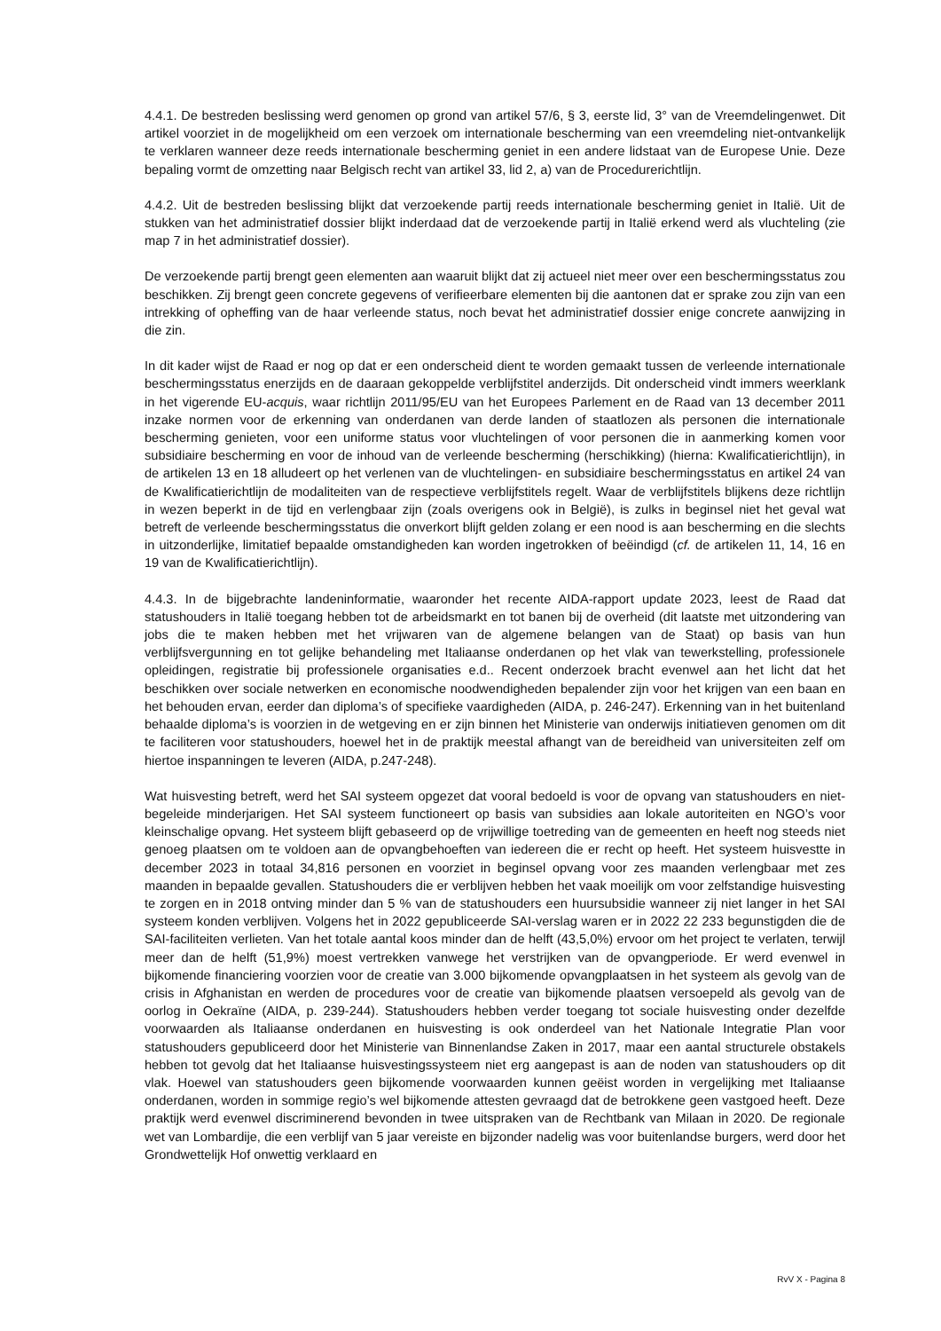4.4.1. De bestreden beslissing werd genomen op grond van artikel 57/6, § 3, eerste lid, 3° van de Vreemdelingenwet. Dit artikel voorziet in de mogelijkheid om een verzoek om internationale bescherming van een vreemdeling niet-ontvankelijk te verklaren wanneer deze reeds internationale bescherming geniet in een andere lidstaat van de Europese Unie. Deze bepaling vormt de omzetting naar Belgisch recht van artikel 33, lid 2, a) van de Procedurerichtlijn.
4.4.2. Uit de bestreden beslissing blijkt dat verzoekende partij reeds internationale bescherming geniet in Italië. Uit de stukken van het administratief dossier blijkt inderdaad dat de verzoekende partij in Italië erkend werd als vluchteling (zie map 7 in het administratief dossier).
De verzoekende partij brengt geen elementen aan waaruit blijkt dat zij actueel niet meer over een beschermingsstatus zou beschikken. Zij brengt geen concrete gegevens of verifieerbare elementen bij die aantonen dat er sprake zou zijn van een intrekking of opheffing van de haar verleende status, noch bevat het administratief dossier enige concrete aanwijzing in die zin.
In dit kader wijst de Raad er nog op dat er een onderscheid dient te worden gemaakt tussen de verleende internationale beschermingsstatus enerzijds en de daaraan gekoppelde verblijfstitel anderzijds. Dit onderscheid vindt immers weerklank in het vigerende EU-acquis, waar richtlijn 2011/95/EU van het Europees Parlement en de Raad van 13 december 2011 inzake normen voor de erkenning van onderdanen van derde landen of staatlozen als personen die internationale bescherming genieten, voor een uniforme status voor vluchtelingen of voor personen die in aanmerking komen voor subsidiaire bescherming en voor de inhoud van de verleende bescherming (herschikking) (hierna: Kwalificatierichtlijn), in de artikelen 13 en 18 alludeert op het verlenen van de vluchtelingen- en subsidiaire beschermingsstatus en artikel 24 van de Kwalificatierichtlijn de modaliteiten van de respectieve verblijfstitels regelt. Waar de verblijfstitels blijkens deze richtlijn in wezen beperkt in de tijd en verlengbaar zijn (zoals overigens ook in België), is zulks in beginsel niet het geval wat betreft de verleende beschermingsstatus die onverkort blijft gelden zolang er een nood is aan bescherming en die slechts in uitzonderlijke, limitatief bepaalde omstandigheden kan worden ingetrokken of beëindigd (cf. de artikelen 11, 14, 16 en 19 van de Kwalificatierichtlijn).
4.4.3. In de bijgebrachte landeninformatie, waaronder het recente AIDA-rapport update 2023, leest de Raad dat statushouders in Italië toegang hebben tot de arbeidsmarkt en tot banen bij de overheid (dit laatste met uitzondering van jobs die te maken hebben met het vrijwaren van de algemene belangen van de Staat) op basis van hun verblijfsvergunning en tot gelijke behandeling met Italiaanse onderdanen op het vlak van tewerkstelling, professionele opleidingen, registratie bij professionele organisaties e.d.. Recent onderzoek bracht evenwel aan het licht dat het beschikken over sociale netwerken en economische noodwendigheden bepalender zijn voor het krijgen van een baan en het behouden ervan, eerder dan diploma’s of specifieke vaardigheden (AIDA, p. 246-247). Erkenning van in het buitenland behaalde diploma’s is voorzien in de wetgeving en er zijn binnen het Ministerie van onderwijs initiatieven genomen om dit te faciliteren voor statushouders, hoewel het in de praktijk meestal afhangt van de bereidheid van universiteiten zelf om hiertoe inspanningen te leveren (AIDA, p.247-248).
Wat huisvesting betreft, werd het SAI systeem opgezet dat vooral bedoeld is voor de opvang van statushouders en niet-begeleide minderjarigen. Het SAI systeem functioneert op basis van subsidies aan lokale autoriteiten en NGO’s voor kleinschalige opvang. Het systeem blijft gebaseerd op de vrijwillige toetreding van de gemeenten en heeft nog steeds niet genoeg plaatsen om te voldoen aan de opvangbehoeften van iedereen die er recht op heeft. Het systeem huisvestte in december 2023 in totaal 34,816 personen en voorziet in beginsel opvang voor zes maanden verlengbaar met zes maanden in bepaalde gevallen. Statushouders die er verblijven hebben het vaak moeilijk om voor zelfstandige huisvesting te zorgen en in 2018 ontving minder dan 5 % van de statushouders een huursubsidie wanneer zij niet langer in het SAI systeem konden verblijven. Volgens het in 2022 gepubliceerde SAI-verslag waren er in 2022 22 233 begunstigden die de SAI-faciliteiten verlieten. Van het totale aantal koos minder dan de helft (43,5,0%) ervoor om het project te verlaten, terwijl meer dan de helft (51,9%) moest vertrekken vanwege het verstrijken van de opvangperiode. Er werd evenwel in bijkomende financiering voorzien voor de creatie van 3.000 bijkomende opvangplaatsen in het systeem als gevolg van de crisis in Afghanistan en werden de procedures voor de creatie van bijkomende plaatsen versoepeld als gevolg van de oorlog in Oekraïne (AIDA, p. 239-244). Statushouders hebben verder toegang tot sociale huisvesting onder dezelfde voorwaarden als Italiaanse onderdanen en huisvesting is ook onderdeel van het Nationale Integratie Plan voor statushouders gepubliceerd door het Ministerie van Binnenlandse Zaken in 2017, maar een aantal structurele obstakels hebben tot gevolg dat het Italiaanse huisvestingssysteem niet erg aangepast is aan de noden van statushouders op dit vlak. Hoewel van statushouders geen bijkomende voorwaarden kunnen geëist worden in vergelijking met Italiaanse onderdanen, worden in sommige regio’s wel bijkomende attesten gevraagd dat de betrokkene geen vastgoed heeft. Deze praktijk werd evenwel discriminerend bevonden in twee uitspraken van de Rechtbank van Milaan in 2020. De regionale wet van Lombardije, die een verblijf van 5 jaar vereiste en bijzonder nadelig was voor buitenlandse burgers, werd door het Grondwettelijk Hof onwettig verklaard en
RvV X - Pagina 8